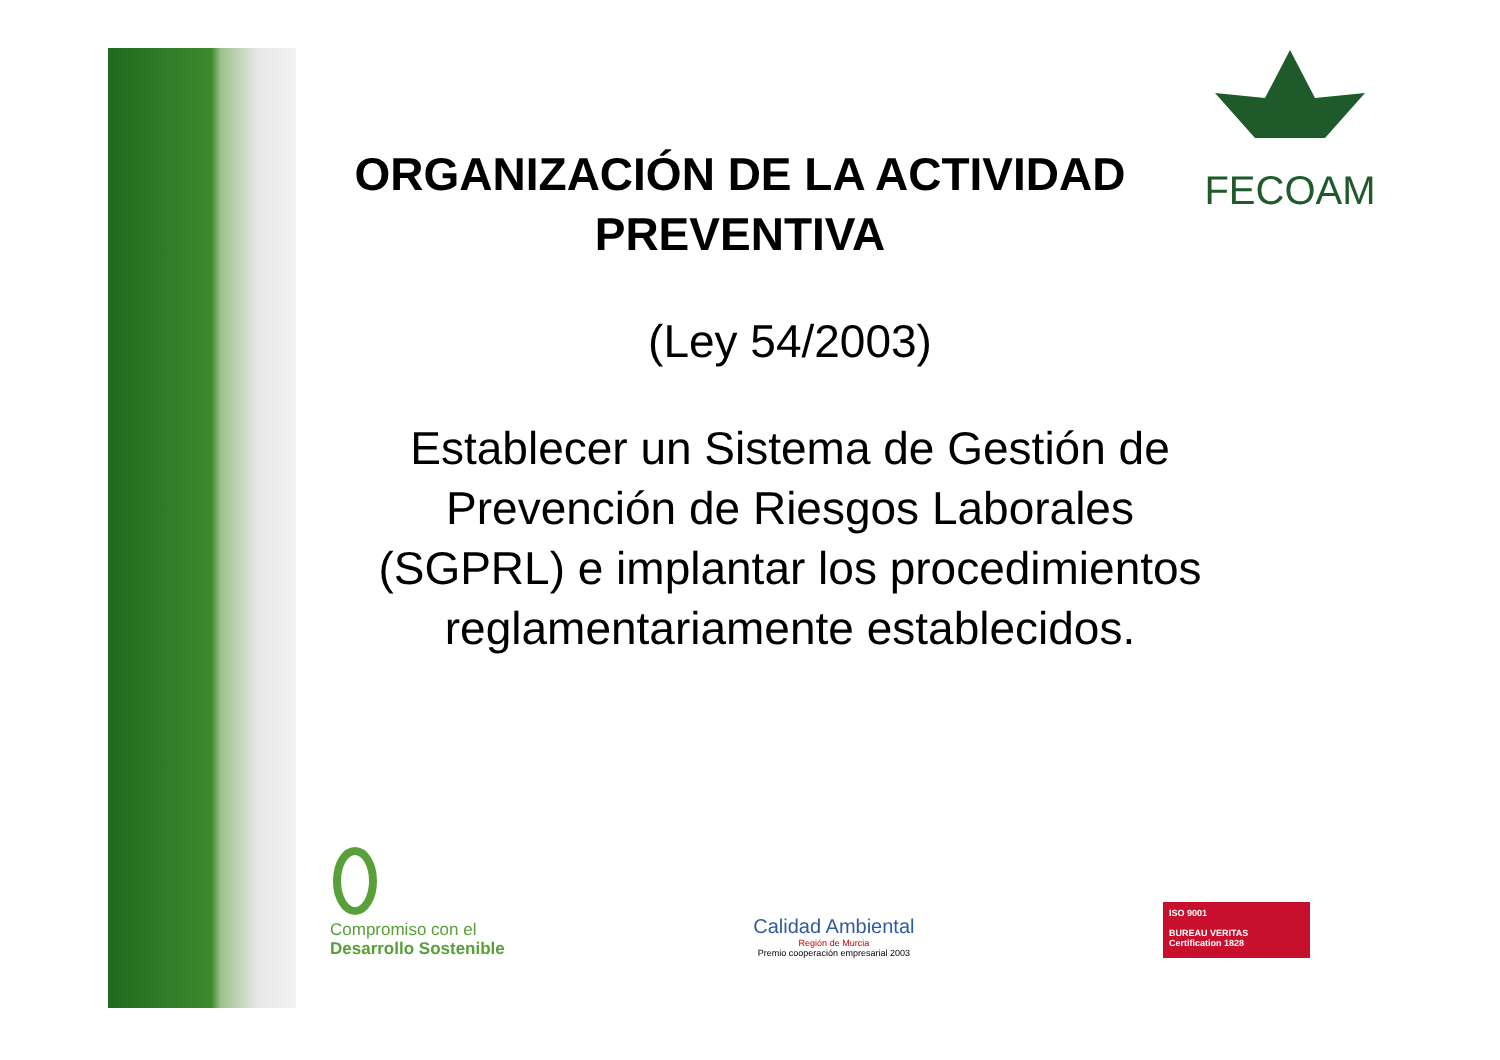FECOAM
ORGANIZACIÓN DE LA ACTIVIDAD PREVENTIVA
(Ley 54/2003)
Establecer un Sistema de Gestión de Prevención de Riesgos Laborales (SGPRL) e implantar los procedimientos reglamentariamente establecidos.
Compromiso con el
Desarrollo Sostenible
Calidad Ambiental
Región de Murcia
Premio cooperación empresarial 2003
ISO 9001
BUREAU VERITAS
Certification 1828